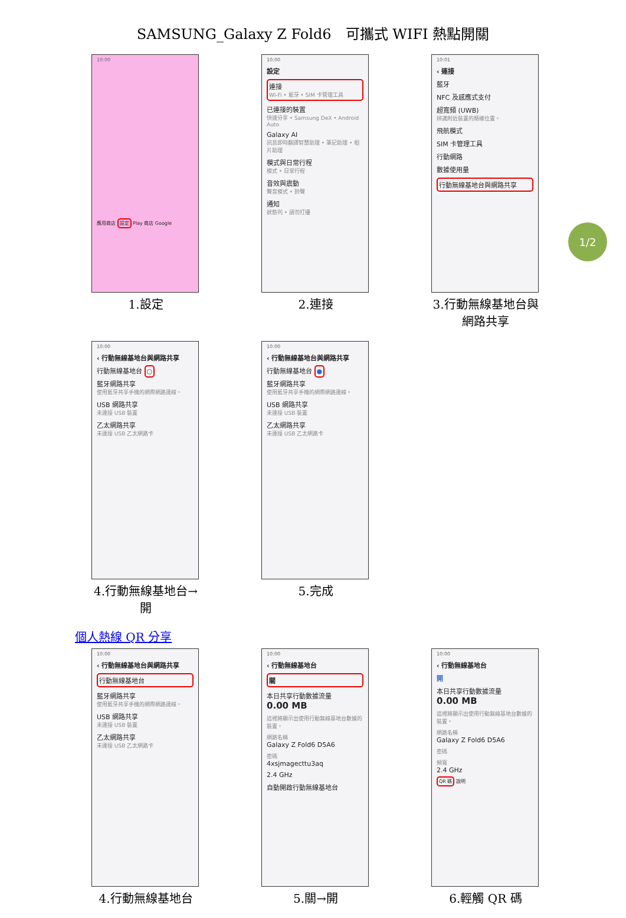SAMSUNG_Galaxy Z Fold6　可攜式 WIFI 熱點開關
1/2
10:00
應用商店 設定 Play 商店 Google
1.設定
10:00
設定
連接
Wi-Fi • 藍牙 • SIM 卡管理工具
已連接的裝置
快速分享 • Samsung DeX • Android Auto
Galaxy AI
訊息即時翻譯智慧助理 • 筆記助理 • 相片助理
模式與日常行程
模式 • 日常行程
音效與震動
聲音模式 • 鈴聲
通知
狀態列 • 請勿打擾
2.連接
10:01
‹ 連接
藍牙
NFC 及感應式支付
超寬頻 (UWB)
辨識附近裝置的精確位置。
飛航模式
SIM 卡管理工具
行動網路
數據使用量
行動無線基地台與網路共享
3.行動無線基地台與網路共享
10:00
‹ 行動無線基地台與網路共享
行動無線基地台 ○
藍牙網路共享
使用藍牙共享手機的網際網路連線。
USB 網路共享
未連接 USB 裝置
乙太網路共享
未連接 USB 乙太網路卡
4.行動無線基地台→開
10:00
‹ 行動無線基地台與網路共享
行動無線基地台 ●
藍牙網路共享
使用藍牙共享手機的網際網路連線。
USB 網路共享
未連接 USB 裝置
乙太網路共享
未連接 USB 乙太網路卡
5.完成
個人熱線 QR 分享
10:00
‹ 行動無線基地台與網路共享
行動無線基地台
藍牙網路共享
使用藍牙共享手機的網際網路連線。
USB 網路共享
未連接 USB 裝置
乙太網路共享
未連接 USB 乙太網路卡
4.行動無線基地台
10:00
‹ 行動無線基地台
關
本日共享行動數據流量
0.00 MB
這裡將顯示出使用行動無線基地台數據的裝置。
網路名稱
Galaxy Z Fold6 D5A6
密碼
4xsjmagecttu3aq
2.4 GHz
自動開啟行動無線基地台
5.關→開
10:00
‹ 行動無線基地台
開
本日共享行動數據流量
0.00 MB
這裡將顯示出使用行動無線基地台數據的裝置。
網路名稱
Galaxy Z Fold6 D5A6
密碼
頻寬
2.4 GHz
QR 碼 說明
6.輕觸 QR 碼